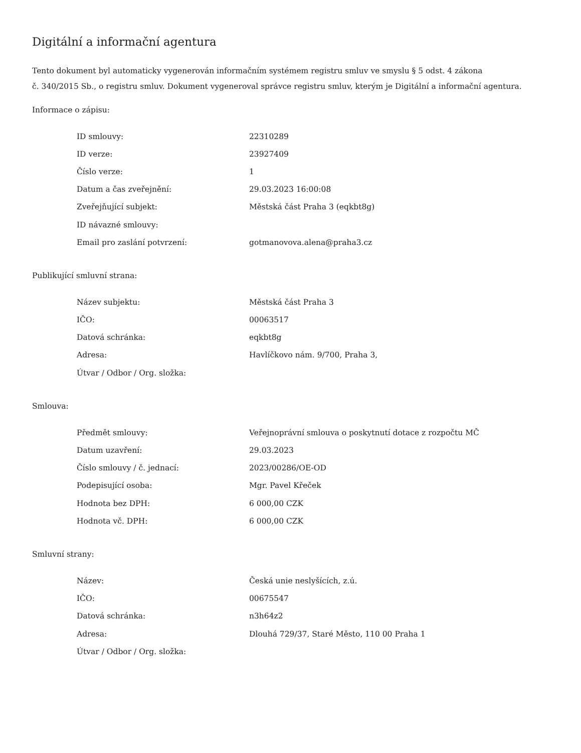Digitální a informační agentura
Tento dokument byl automaticky vygenerován informačním systémem registru smluv ve smyslu § 5 odst. 4 zákona
č. 340/2015 Sb., o registru smluv. Dokument vygeneroval správce registru smluv, kterým je Digitální a informační agentura.
Informace o zápisu:
| ID smlouvy: | 22310289 |
| ID verze: | 23927409 |
| Číslo verze: | 1 |
| Datum a čas zveřejnění: | 29.03.2023 16:00:08 |
| Zveřejňující subjekt: | Městská část Praha 3 (eqkbt8g) |
| ID návazné smlouvy: | |
| Email pro zaslání potvrzení: | gotmanovova.alena@praha3.cz |
Publikující smluvní strana:
| Název subjektu: | Městská část Praha 3 |
| IČO: | 00063517 |
| Datová schránka: | eqkbt8g |
| Adresa: | Havlíčkovo nám. 9/700, Praha 3, |
| Útvar / Odbor / Org. složka: | |
Smlouva:
| Předmět smlouvy: | Veřejnoprávní smlouva o poskytnutí dotace z rozpočtu MČ |
| Datum uzavření: | 29.03.2023 |
| Číslo smlouvy / č. jednací: | 2023/00286/OE-OD |
| Podepisující osoba: | Mgr. Pavel Křeček |
| Hodnota bez DPH: | 6 000,00 CZK |
| Hodnota vč. DPH: | 6 000,00 CZK |
Smluvní strany:
| Název: | Česká unie neslyšících, z.ú. |
| IČO: | 00675547 |
| Datová schránka: | n3h64z2 |
| Adresa: | Dlouhá 729/37, Staré Město, 110 00 Praha 1 |
| Útvar / Odbor / Org. složka: | |